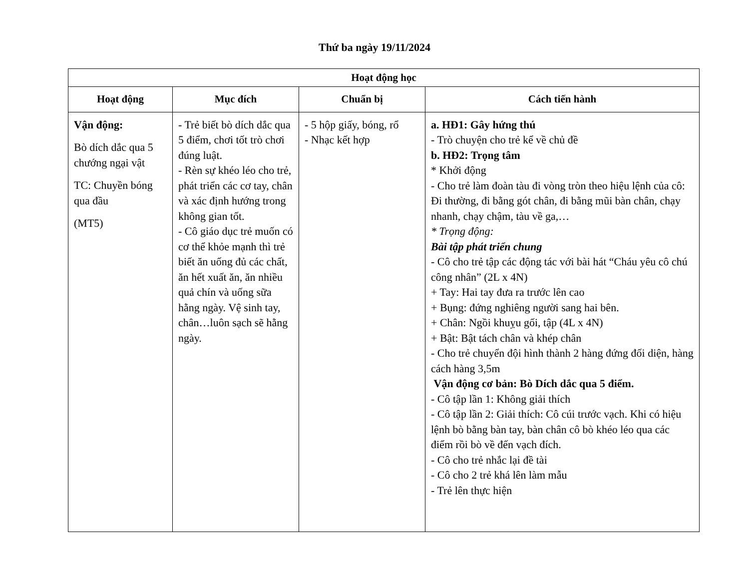Thứ ba ngày 19/11/2024
| Hoạt động học | | | |
| --- | --- | --- | --- |
| Hoạt động | Mục đích | Chuẩn bị | Cách tiến hành |
| Vận động: Bò dích dắc qua 5 chướng ngại vật TC: Chuyền bóng qua đầu (MT5) | - Trẻ biết bò dích dắc qua 5 điểm, chơi tốt trò chơi đúng luật. - Rèn sự khéo léo cho trẻ, phát triển các cơ tay, chân và xác định hướng trong không gian tốt. - Cô giáo dục trẻ muốn có cơ thể khỏe mạnh thì trẻ biết ăn uống đủ các chất, ăn hết xuất ăn, ăn nhiều quả chín và uống sữa hằng ngày. Vệ sinh tay, chân…luôn sạch sẽ hằng ngày. | - 5 hộp giấy, bóng, rổ - Nhạc kết hợp | a. HĐ1: Gây hứng thú - Trò chuyện cho trẻ kể về chủ đề b. HĐ2: Trọng tâm * Khởi động - Cho trẻ làm đoàn tàu đi vòng tròn theo hiệu lệnh của cô: Đi thường, đi bằng gót chân, đi bằng mũi bàn chân, chạy nhanh, chạy chậm, tàu về ga,… * Trọng động: Bài tập phát triển chung - Cô cho trẻ tập các động tác với bài hát “Cháu yêu cô chú công nhân” (2L x 4N) + Tay: Hai tay đưa ra trước lên cao + Bụng: đứng nghiêng người sang hai bên. + Chân: Ngồi khuỵu gối, tập (4L x 4N) + Bật: Bật tách chân và khép chân - Cho trẻ chuyển đội hình thành 2 hàng đứng đối diện, hàng cách hàng 3,5m Vận động cơ bản: Bò Dích dắc qua 5 điểm. - Cô tập lần 1: Không giải thích - Cô tập lần 2: Giải thích: Cô cúi trước vạch. Khi có hiệu lệnh bò bằng bàn tay, bàn chân cô bò khéo léo qua các điểm rồi bò về đến vạch đích. - Cô cho trẻ nhắc lại đề tài - Cô cho 2 trẻ khá lên làm mẫu - Trẻ lên thực hiện |